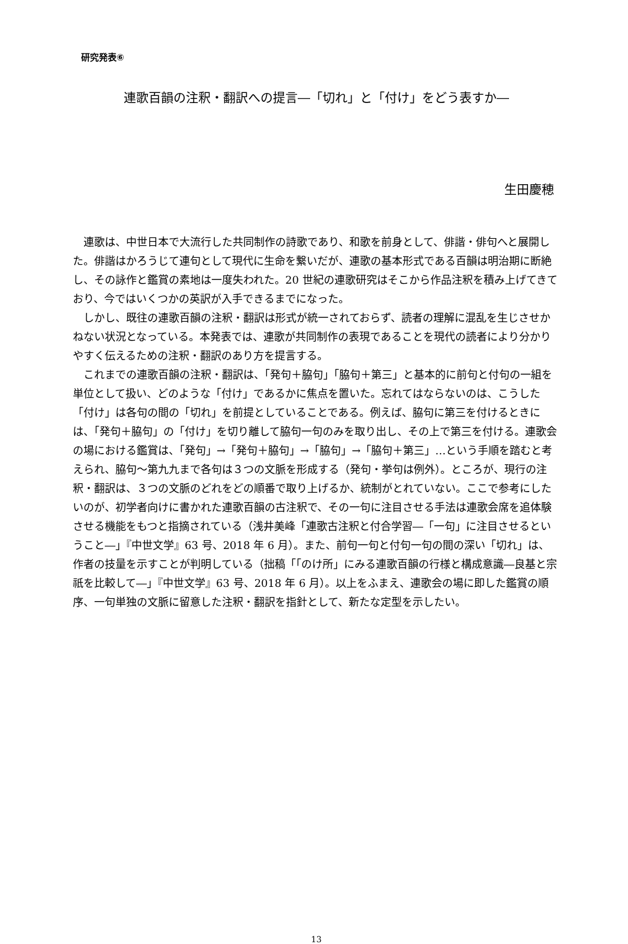研究発表⑥
連歌百韻の注釈・翻訳への提言―「切れ」と「付け」をどう表すか―
生田慶穂
連歌は、中世日本で大流行した共同制作の詩歌であり、和歌を前身として、俳諧・俳句へと展開した。俳諧はかろうじて連句として現代に生命を繋いだが、連歌の基本形式である百韻は明治期に断絶し、その詠作と鑑賞の素地は一度失われた。20 世紀の連歌研究はそこから作品注釈を積み上げてきており、今ではいくつかの英訳が入手できるまでになった。
しかし、既往の連歌百韻の注釈・翻訳は形式が統一されておらず、読者の理解に混乱を生じさせかねない状況となっている。本発表では、連歌が共同制作の表現であることを現代の読者により分かりやすく伝えるための注釈・翻訳のあり方を提言する。
これまでの連歌百韻の注釈・翻訳は、「発句＋脇句」「脇句＋第三」と基本的に前句と付句の一組を単位として扱い、どのような「付け」であるかに焦点を置いた。忘れてはならないのは、こうした「付け」は各句の間の「切れ」を前提としていることである。例えば、脇句に第三を付けるときには、「発句＋脇句」の「付け」を切り離して脇句一句のみを取り出し、その上で第三を付ける。連歌会の場における鑑賞は、「発句」→「発句＋脇句」→「脇句」→「脇句＋第三」…という手順を踏むと考えられ、脇句～第九九まで各句は３つの文脈を形成する（発句・挙句は例外）。ところが、現行の注釈・翻訳は、３つの文脈のどれをどの順番で取り上げるか、統制がとれていない。ここで参考にしたいのが、初学者向けに書かれた連歌百韻の古注釈で、その一句に注目させる手法は連歌会席を追体験させる機能をもつと指摘されている（浅井美峰「連歌古注釈と付合学習―「一句」に注目させるということ―」『中世文学』63 号、2018 年 6 月）。また、前句一句と付句一句の間の深い「切れ」は、作者の技量を示すことが判明している（拙稿「「のけ所」にみる連歌百韻の行様と構成意識―良基と宗祇を比較して―」『中世文学』63 号、2018 年 6 月）。以上をふまえ、連歌会の場に即した鑑賞の順序、一句単独の文脈に留意した注釈・翻訳を指針として、新たな定型を示したい。
13